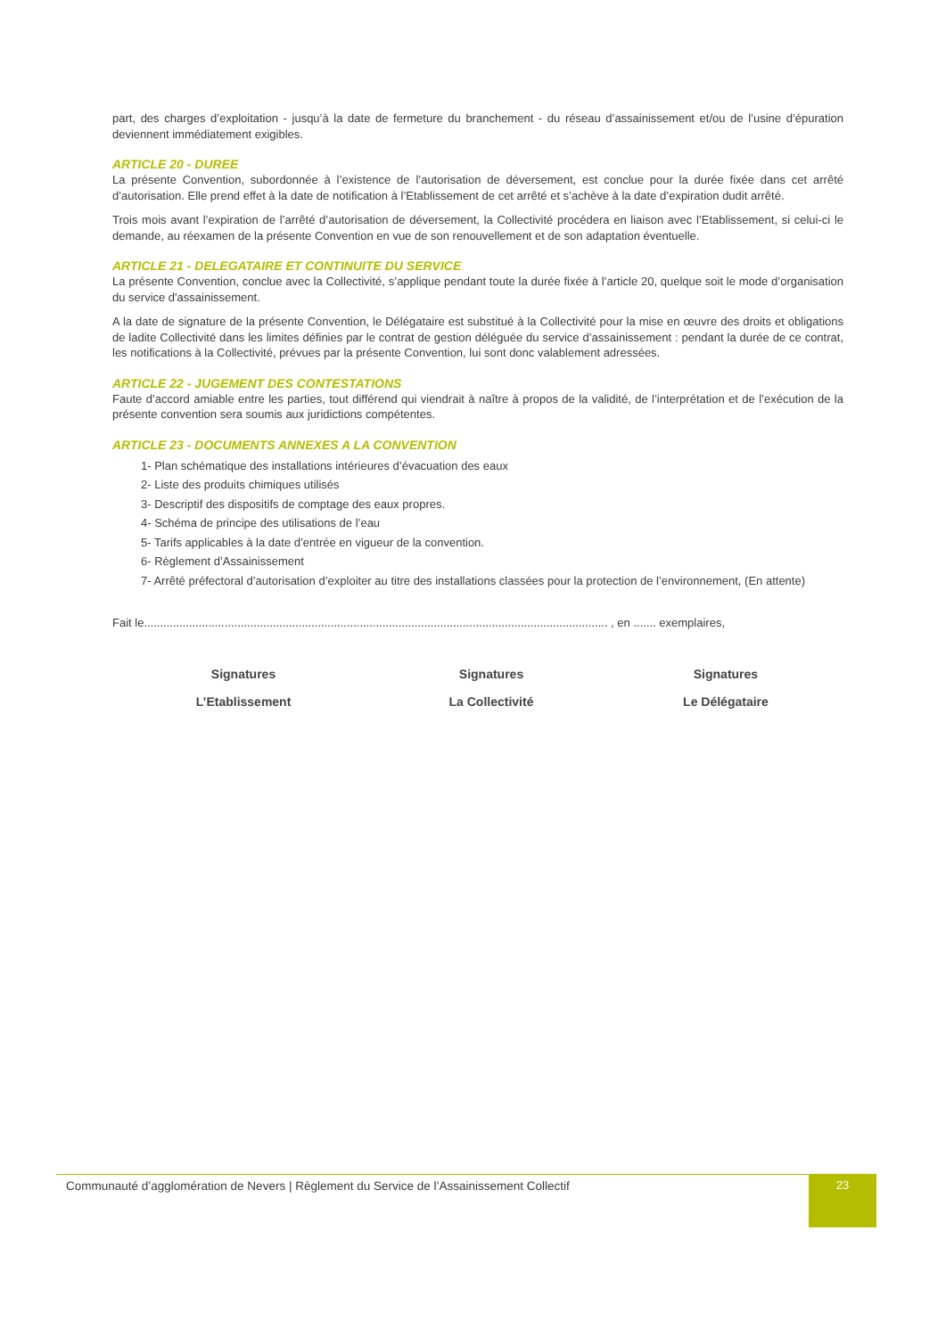part, des charges d’exploitation - jusqu’à la date de fermeture du branchement - du réseau d’assainissement et/ou de l’usine d’épuration deviennent immédiatement exigibles.
ARTICLE 20 - DUREE
La présente Convention, subordonnée à l’existence de l’autorisation de déversement, est conclue pour la durée fixée dans cet arrêté d’autorisation. Elle prend effet à la date de notification à l’Etablissement de cet arrêté et s’achève à la date d’expiration dudit arrêté.
Trois mois avant l’expiration de l’arrêté d’autorisation de déversement, la Collectivité procédera en liaison avec l’Etablissement, si celui-ci le demande, au réexamen de la présente Convention en vue de son renouvellement et de son adaptation éventuelle.
ARTICLE 21 - DELEGATAIRE ET CONTINUITE DU SERVICE
La présente Convention, conclue avec la Collectivité, s’applique pendant toute la durée fixée à l’article 20, quelque soit le mode d’organisation du service d'assainissement.
A la date de signature de la présente Convention, le Délégataire est substitué à la Collectivité pour la mise en œuvre des droits et obligations de ladite Collectivité dans les limites définies par le contrat de gestion déléguée du service d’assainissement : pendant la durée de ce contrat, les notifications à la Collectivité, prévues par la présente Convention, lui sont donc valablement adressées.
ARTICLE 22 - JUGEMENT DES CONTESTATIONS
Faute d’accord amiable entre les parties, tout différend qui viendrait à naître à propos de la validité, de l’interprétation et de l’exécution de la présente convention sera soumis aux juridictions compétentes.
ARTICLE 23 - DOCUMENTS ANNEXES A LA CONVENTION
1- Plan schématique des installations intérieures d’évacuation des eaux
2- Liste des produits chimiques utilisés
3- Descriptif des dispositifs de comptage des eaux propres.
4- Schéma de principe des utilisations de l’eau
5- Tarifs applicables à la date d’entrée en vigueur de la convention.
6- Règlement d’Assainissement
7- Arrêté préfectoral d’autorisation d’exploiter au titre des installations classées pour la protection de l’environnement, (En attente)
Fait le................................................................................................................................................ , en ....... exemplaires,
| Signatures | Signatures | Signatures |
| L’Etablissement | La Collectivité | Le Délégataire |
Communauté d’agglomération de Nevers | Règlement du Service de l’Assainissement Collectif
23